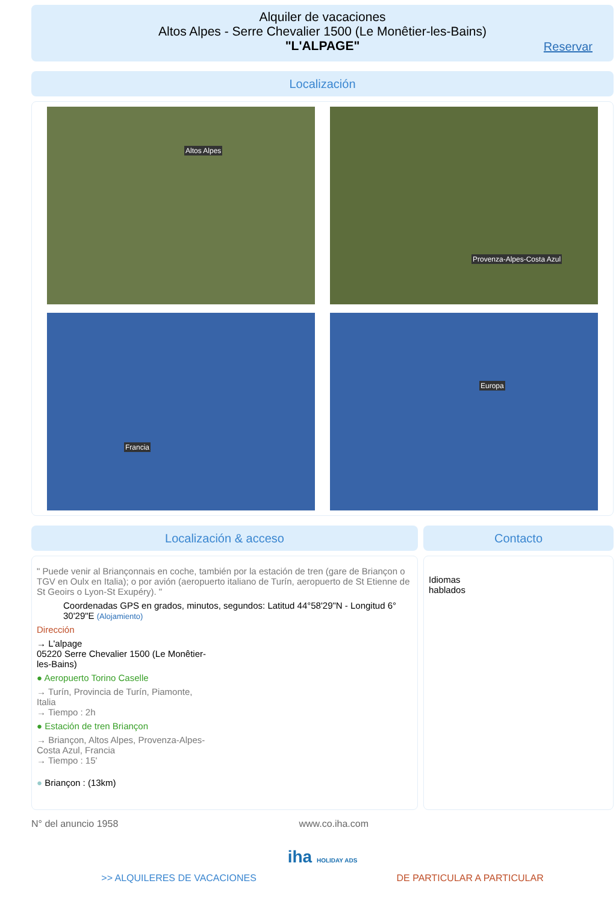Alquiler de vacaciones
Altos Alpes - Serre Chevalier 1500 (Le Monêtier-les-Bains)
"L'ALPAGE"
Reservar
Localización
Altos Alpes
Provenza-Alpes-Costa Azul
Francia
Europa
Localización & acceso
" Puede venir al Briançonnais en coche, también por la estación de tren (gare de Briançon o TGV en Oulx en Italia); o por avión (aeropuerto italiano de Turín, aeropuerto de St Etienne de St Geoirs o Lyon-St Exupéry). "
Coordenadas GPS en grados, minutos, segundos: Latitud 44°58'29"N - Longitud 6° 30'29"E (Alojamiento)
Dirección
→ L'alpage
05220 Serre Chevalier 1500 (Le Monêtier-
les-Bains)
● Aeropuerto Torino Caselle
→ Turín, Provincia de Turín, Piamonte,
Italia
→ Tiempo : 2h
● Estación de tren Briançon
→ Briançon, Altos Alpes, Provenza-Alpes-
Costa Azul, Francia
→ Tiempo : 15'
● Briançon : (13km)
Contacto
Idiomas
hablados
N° del anuncio 1958 www.co.iha.com
iha HOLIDAY ADS
>> ALQUILERES DE VACACIONES DE PARTICULAR A PARTICULAR